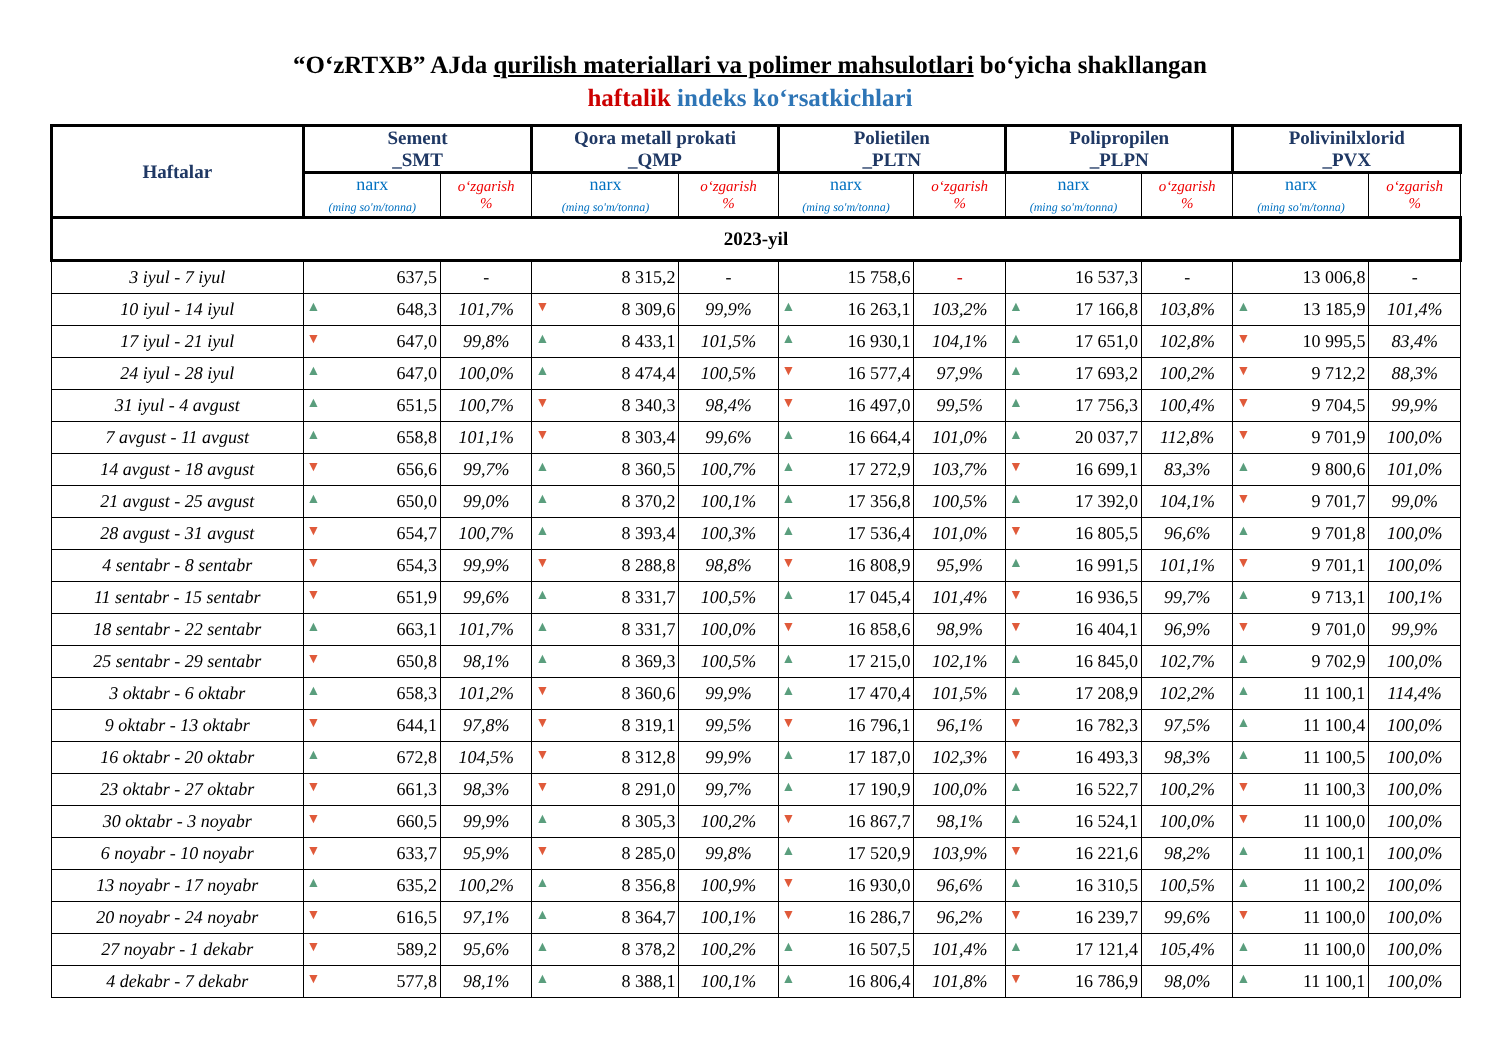“O‘zRTXB” AJda qurilish materiallari va polimer mahsulotlari bo‘yicha shakllangan
haftalik indeks ko‘rsatkichlari
| Haftalar | Sement _SMT | | Qora metall prokati _QMP | | Polietilen _PLTN | | Polipropilen _PLPN | | Polivinilxlorid _PVX | |
| --- | --- | --- | --- | --- | --- | --- | --- | --- | --- | --- |
| | narx (ming so'm/tonna) | o‘zgarish % | narx (ming so'm/tonna) | o‘zgarish % | narx (ming so'm/tonna) | o‘zgarish % | narx (ming so'm/tonna) | o‘zgarish % | narx (ming so'm/tonna) | o‘zgarish % |
| 2023-yil | | | | | | | | | | |
| 3 iyul - 7 iyul | 637,5 | - | 8 315,2 | - | 15 758,6 | - | 16 537,3 | - | 13 006,8 | - |
| 10 iyul - 14 iyul | ▲ 648,3 | 101,7% | ▼ 8 309,6 | 99,9% | ▲ 16 263,1 | 103,2% | ▲ 17 166,8 | 103,8% | ▲ 13 185,9 | 101,4% |
| 17 iyul - 21 iyul | ▼ 647,0 | 99,8% | ▲ 8 433,1 | 101,5% | ▲ 16 930,1 | 104,1% | ▲ 17 651,0 | 102,8% | ▼ 10 995,5 | 83,4% |
| 24 iyul - 28 iyul | ▲ 647,0 | 100,0% | ▲ 8 474,4 | 100,5% | ▼ 16 577,4 | 97,9% | ▲ 17 693,2 | 100,2% | ▼ 9 712,2 | 88,3% |
| 31 iyul - 4 avgust | ▲ 651,5 | 100,7% | ▼ 8 340,3 | 98,4% | ▼ 16 497,0 | 99,5% | ▲ 17 756,3 | 100,4% | ▼ 9 704,5 | 99,9% |
| 7 avgust - 11 avgust | ▲ 658,8 | 101,1% | ▼ 8 303,4 | 99,6% | ▲ 16 664,4 | 101,0% | ▲ 20 037,7 | 112,8% | ▼ 9 701,9 | 100,0% |
| 14 avgust - 18 avgust | ▼ 656,6 | 99,7% | ▲ 8 360,5 | 100,7% | ▲ 17 272,9 | 103,7% | ▼ 16 699,1 | 83,3% | ▲ 9 800,6 | 101,0% |
| 21 avgust - 25 avgust | ▲ 650,0 | 99,0% | ▲ 8 370,2 | 100,1% | ▲ 17 356,8 | 100,5% | ▲ 17 392,0 | 104,1% | ▼ 9 701,7 | 99,0% |
| 28 avgust - 31 avgust | ▼ 654,7 | 100,7% | ▲ 8 393,4 | 100,3% | ▲ 17 536,4 | 101,0% | ▼ 16 805,5 | 96,6% | ▲ 9 701,8 | 100,0% |
| 4 sentabr - 8 sentabr | ▼ 654,3 | 99,9% | ▼ 8 288,8 | 98,8% | ▼ 16 808,9 | 95,9% | ▲ 16 991,5 | 101,1% | ▼ 9 701,1 | 100,0% |
| 11 sentabr - 15 sentabr | ▼ 651,9 | 99,6% | ▲ 8 331,7 | 100,5% | ▲ 17 045,4 | 101,4% | ▼ 16 936,5 | 99,7% | ▲ 9 713,1 | 100,1% |
| 18 sentabr - 22 sentabr | ▲ 663,1 | 101,7% | ▲ 8 331,7 | 100,0% | ▼ 16 858,6 | 98,9% | ▼ 16 404,1 | 96,9% | ▼ 9 701,0 | 99,9% |
| 25 sentabr - 29 sentabr | ▼ 650,8 | 98,1% | ▲ 8 369,3 | 100,5% | ▲ 17 215,0 | 102,1% | ▲ 16 845,0 | 102,7% | ▲ 9 702,9 | 100,0% |
| 3 oktabr - 6 oktabr | ▲ 658,3 | 101,2% | ▼ 8 360,6 | 99,9% | ▲ 17 470,4 | 101,5% | ▲ 17 208,9 | 102,2% | ▲ 11 100,1 | 114,4% |
| 9 oktabr - 13 oktabr | ▼ 644,1 | 97,8% | ▼ 8 319,1 | 99,5% | ▼ 16 796,1 | 96,1% | ▼ 16 782,3 | 97,5% | ▲ 11 100,4 | 100,0% |
| 16 oktabr - 20 oktabr | ▲ 672,8 | 104,5% | ▼ 8 312,8 | 99,9% | ▲ 17 187,0 | 102,3% | ▼ 16 493,3 | 98,3% | ▲ 11 100,5 | 100,0% |
| 23 oktabr - 27 oktabr | ▼ 661,3 | 98,3% | ▼ 8 291,0 | 99,7% | ▲ 17 190,9 | 100,0% | ▲ 16 522,7 | 100,2% | ▼ 11 100,3 | 100,0% |
| 30 oktabr - 3 noyabr | ▼ 660,5 | 99,9% | ▲ 8 305,3 | 100,2% | ▼ 16 867,7 | 98,1% | ▲ 16 524,1 | 100,0% | ▼ 11 100,0 | 100,0% |
| 6 noyabr - 10 noyabr | ▼ 633,7 | 95,9% | ▼ 8 285,0 | 99,8% | ▲ 17 520,9 | 103,9% | ▼ 16 221,6 | 98,2% | ▲ 11 100,1 | 100,0% |
| 13 noyabr - 17 noyabr | ▲ 635,2 | 100,2% | ▲ 8 356,8 | 100,9% | ▼ 16 930,0 | 96,6% | ▲ 16 310,5 | 100,5% | ▲ 11 100,2 | 100,0% |
| 20 noyabr - 24 noyabr | ▼ 616,5 | 97,1% | ▲ 8 364,7 | 100,1% | ▼ 16 286,7 | 96,2% | ▼ 16 239,7 | 99,6% | ▼ 11 100,0 | 100,0% |
| 27 noyabr - 1 dekabr | ▼ 589,2 | 95,6% | ▲ 8 378,2 | 100,2% | ▲ 16 507,5 | 101,4% | ▲ 17 121,4 | 105,4% | ▲ 11 100,0 | 100,0% |
| 4 dekabr - 7 dekabr | ▼ 577,8 | 98,1% | ▲ 8 388,1 | 100,1% | ▲ 16 806,4 | 101,8% | ▼ 16 786,9 | 98,0% | ▲ 11 100,1 | 100,0% |